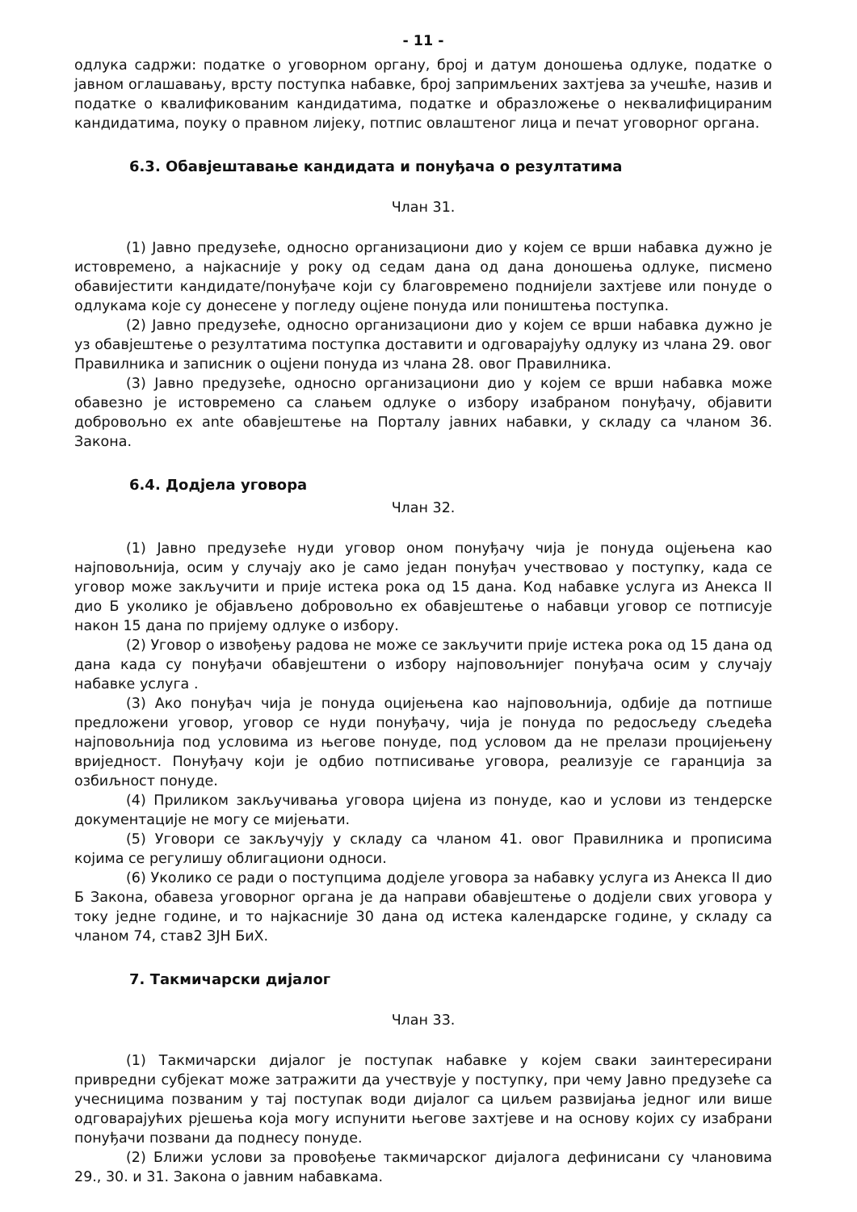- 11 -
одлука садржи: податке о уговорном органу, број и датум доношења одлуке, податке о јавном оглашавању, врсту поступка набавке, број запримљених захтјева за учешће, назив и податке о квалификованим кандидатима, податке и образложење о неквалифицираним кандидатима, поуку о правном лијеку, потпис овлаштеног лица и печат уговорног органа.
6.3. Обавјештавање кандидата и понуђача о резултатима
Члан 31.
(1) Јавно предузеће, односно организациони дио у којем се врши набавка дужно је истовремено, а најкасније у року од седам дана од дана доношења одлуке, писмено обавијестити кандидате/понуђаче који су благовремено поднијели захтјеве или понуде о одлукама које су донесене у погледу оцјене понуда или поништења поступка.
(2) Јавно предузеће, односно организациони дио у којем се врши набавка дужно је уз обавјештење о резултатима поступка доставити и одговарајућу одлуку из члана 29. овог Правилника и записник о оцјени понуда из члана 28. овог Правилника.
(3) Јавно предузеће, односно организациони дио у којем се врши набавка може обавезно је истовремено са слањем одлуке о избору изабраном понуђачу, објавити добровољно ex ante обавјештење на Порталу јавних набавки, у складу са чланом 36. Закона.
6.4. Додјела уговора
Члан 32.
(1) Јавно предузеће нуди уговор оном понуђачу чија је понуда оцјењена као најповољнија, осим у случају ако је само један понуђач учествовао у поступку, када се уговор може закључити и прије истека рока од 15 дана. Код набавке услуга из Анекса II дио Б уколико је објављено добровољно ex обавјештење о набавци уговор се потписује након 15 дана по пријему одлуке о избору.
(2) Уговор о извођењу радова не може се закључити прије истека рока од 15 дана од дана када су понуђачи обавјештени о избору најповољнијег понуђача осим у случају набавке услуга .
(3) Ако понуђач чија је понуда оцијењена као најповољнија, одбије да потпише предложени уговор, уговор се нуди понуђачу, чија је понуда по редосљеду сљедећа најповољнија под условима из његове понуде, под условом да не прелази процијењену вриједност. Понуђачу који је одбио потписивање уговора, реализује се гаранција за озбиљност понуде.
(4) Приликом закључивања уговора цијена из понуде, као и услови из тендерске документације не могу се мијењати.
(5) Уговори се закључују у складу са чланом 41. овог Правилника и прописима којима се регулишу облигациони односи.
(6) Уколико се ради о поступцима додјеле уговора за набавку услуга из Анекса II дио Б Закона, обавеза уговорног органа је да направи обавјештење о додјели свих уговора у току једне године, и то најкасније 30 дана од истека календарске године, у складу са чланом 74, став2 ЗЈН БиХ.
7. Такмичарски дијалог
Члан 33.
(1) Такмичарски дијалог је поступак набавке у којем сваки заинтересирани привредни субјекат може затражити да учествује у поступку, при чему Јавно предузеће са учесницима позваним у тај поступак води дијалог са циљем развијања једног или више одговарајућих рјешења која могу испунити његове захтјеве и на основу којих су изабрани понуђачи позвани да поднесу понуде.
(2) Ближи услови за провођење такмичарског дијалога дефинисани су члановима 29., 30. и 31. Закона о јавним набавкама.